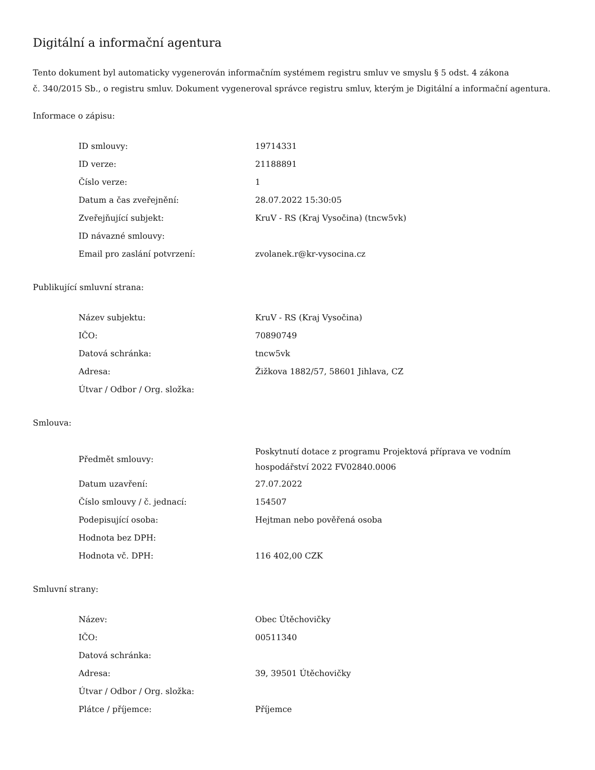Digitální a informační agentura
Tento dokument byl automaticky vygenerován informačním systémem registru smluv ve smyslu § 5 odst. 4 zákona
č. 340/2015 Sb., o registru smluv. Dokument vygeneroval správce registru smluv, kterým je Digitální a informační agentura.
Informace o zápisu:
| ID smlouvy: | 19714331 |
| ID verze: | 21188891 |
| Číslo verze: | 1 |
| Datum a čas zveřejnění: | 28.07.2022 15:30:05 |
| Zveřejňující subjekt: | KruV - RS (Kraj Vysočina) (tncw5vk) |
| ID návazné smlouvy: | |
| Email pro zaslání potvrzení: | zvolanek.r@kr-vysocina.cz |
Publikující smluvní strana:
| Název subjektu: | KruV - RS (Kraj Vysočina) |
| IČO: | 70890749 |
| Datová schránka: | tncw5vk |
| Adresa: | Žižkova 1882/57, 58601 Jihlava, CZ |
| Útvar / Odbor / Org. složka: | |
Smlouva:
| Předmět smlouvy: | Poskytnutí dotace z programu Projektová příprava ve vodním hospodářství 2022 FV02840.0006 |
| Datum uzavření: | 27.07.2022 |
| Číslo smlouvy / č. jednací: | 154507 |
| Podepisující osoba: | Hejtman nebo pověřená osoba |
| Hodnota bez DPH: | |
| Hodnota vč. DPH: | 116 402,00 CZK |
Smluvní strany:
| Název: | Obec Útěchovičky |
| IČO: | 00511340 |
| Datová schránka: | |
| Adresa: | 39, 39501 Útěchovičky |
| Útvar / Odbor / Org. složka: | |
| Plátce / příjemce: | Příjemce |